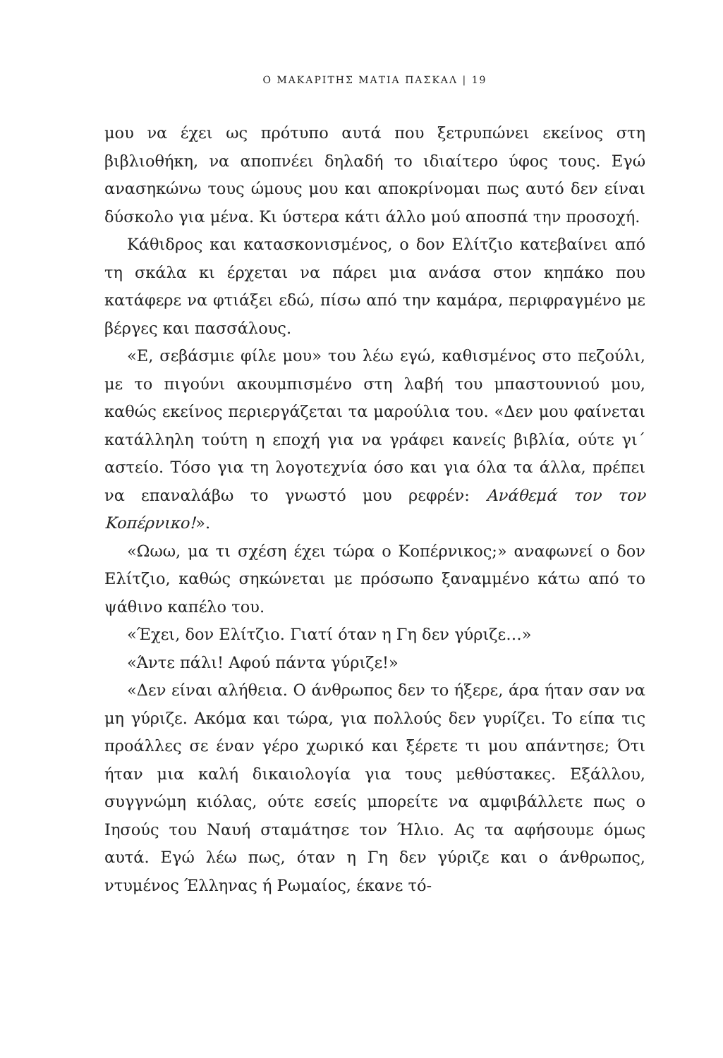Ο ΜΑΚΑΡΙΤΗΣ ΜΑΤΙΑ ΠΑΣΚΑΛ | 19
μου να έχει ως πρότυπο αυτά που ξετρυπώνει εκείνος στη βιβλιοθήκη, να αποπνέει δηλαδή το ιδιαίτερο ύφος τους. Εγώ ανασηκώνω τους ώμους μου και αποκρίνομαι πως αυτό δεν είναι δύσκολο για μένα. Κι ύστερα κάτι άλλο μού αποσπά την προσοχή.
Κάθιδρος και κατασκονισμένος, ο δον Ελίτζιο κατεβαίνει από τη σκάλα κι έρχεται να πάρει μια ανάσα στον κηπάκο που κατάφερε να φτιάξει εδώ, πίσω από την καμάρα, περιφραγμένο με βέργες και πασσάλους.
«Ε, σεβάσμιε φίλε μου» του λέω εγώ, καθισμένος στο πεζούλι, με το πιγούνι ακουμπισμένο στη λαβή του μπαστουνιού μου, καθώς εκείνος περιεργάζεται τα μαρούλια του. «Δεν μου φαίνεται κατάλληλη τούτη η εποχή για να γράφει κανείς βιβλία, ούτε γι΄ αστείο. Τόσο για τη λογοτεχνία όσο και για όλα τα άλλα, πρέπει να επαναλάβω το γνωστό μου ρεφρέν: Ανάθεμά τον τον Κοπέρνικο!».
«Ωωω, μα τι σχέση έχει τώρα ο Κοπέρνικος;» αναφωνεί ο δον Ελίτζιο, καθώς σηκώνεται με πρόσωπο ξαναμμένο κάτω από το ψάθινο καπέλο του.
«Έχει, δον Ελίτζιο. Γιατί όταν η Γη δεν γύριζε…»
«Άντε πάλι! Αφού πάντα γύριζε!»
«Δεν είναι αλήθεια. Ο άνθρωπος δεν το ήξερε, άρα ήταν σαν να μη γύριζε. Ακόμα και τώρα, για πολλούς δεν γυρίζει. Το είπα τις προάλλες σε έναν γέρο χωρικό και ξέρετε τι μου απάντησε; Ότι ήταν μια καλή δικαιολογία για τους μεθύστακες. Εξάλλου, συγγνώμη κιόλας, ούτε εσείς μπορείτε να αμφιβάλλετε πως ο Ιησούς του Ναυή σταμάτησε τον Ήλιο. Ας τα αφήσουμε όμως αυτά. Εγώ λέω πως, όταν η Γη δεν γύριζε και ο άνθρωπος, ντυμένος Έλληνας ή Ρωμαίος, έκανε τό-